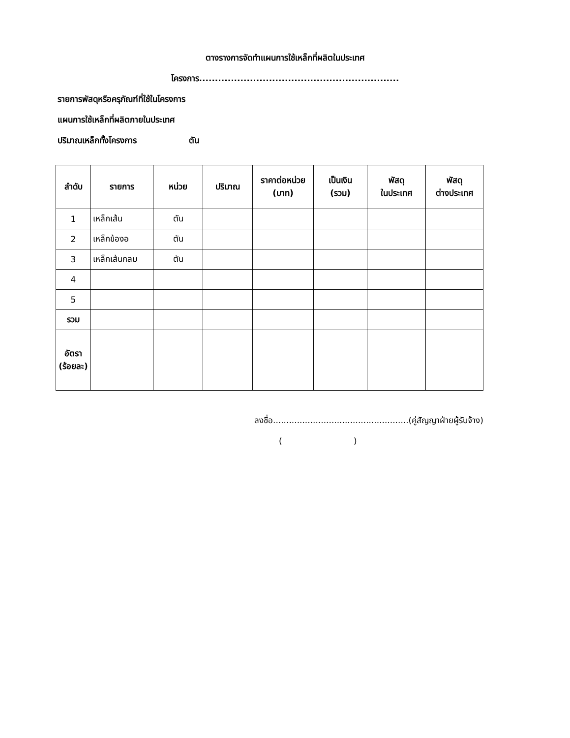ตางรางการจัดทำแผนการใช้เหล็กที่ผลิตในประเทศ
โครงการ...............................................................
รายการพัสดุหรือครุภัณฑ์ที่ใช้ในโครงการ
แผนการใช้เหล็กที่ผลิตภายในประเทศ
ปริมาณเหล็กทั้งโครงการ ตัน
| ลำดับ | รายการ | หน่วย | ปริมาณ | ราคาต่อหน่วย (บาท) | เป็นเงิน (รวม) | พัสดุ ในประเทศ | พัสดุ ต่างประเทศ |
| --- | --- | --- | --- | --- | --- | --- | --- |
| 1 | เหล็กเส้น | ตัน | | | | | |
| 2 | เหล็กข้องอ | ตัน | | | | | |
| 3 | เหล็กเส้นกลม | ตัน | | | | | |
| 4 | | | | | | | |
| 5 | | | | | | | |
| รวม | | | | | | | |
| อัตรา (ร้อยละ) | | | | | | | |
ลงชื่อ...................................................(คู่สัญญาฝ่ายผู้รับจ้าง)
( )